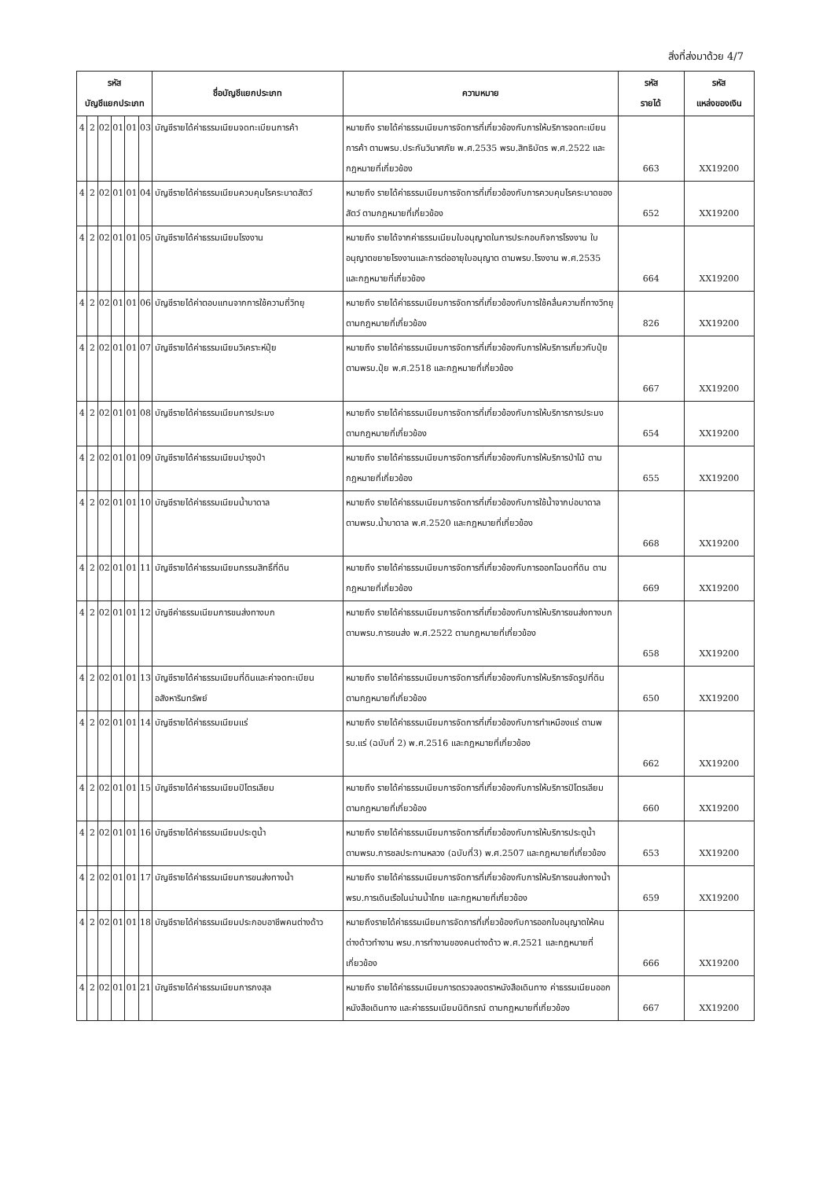สิ่งที่ส่งมาด้วย 4/7
| รหัส บัญชีแยกประเภท | | | | | | ชื่อบัญชีแยกประเภท | ความหมาย | รหัส รายได้ | รหัส แหล่งของเงิน |
| --- | --- | --- | --- | --- | --- | --- | --- | --- | --- |
| 4 | 2 | 02 | 01 | 01 | 03 | บัญชีรายได้ค่าธรรมเนียมจดทะเบียนการค้า | หมายถึง รายได้ค่าธรรมเนียมการจัดการที่เกี่ยวข้องกับการให้บริการจดทะเบียนการค้า ตามพรบ.ประกันวินาศภัย พ.ศ.2535 พรบ.สิทธิบัตร พ.ศ.2522 และกฎหมายที่เกี่ยวข้อง | 663 | XX19200 |
| 4 | 2 | 02 | 01 | 01 | 04 | บัญชีรายได้ค่าธรรมเนียมควบคุมโรคระบาดสัตว์ | หมายถึง รายได้ค่าธรรมเนียมการจัดการที่เกี่ยวข้องกับการควบคุมโรคระบาดของสัตว์ ตามกฎหมายที่เกี่ยวข้อง | 652 | XX19200 |
| 4 | 2 | 02 | 01 | 01 | 05 | บัญชีรายได้ค่าธรรมเนียมโรงงาน | หมายถึง รายได้จากค่าธรรมเนียมใบอนุญาตในการประกอบกิจการโรงงาน ใบอนุญาตขยายโรงงานและการต่ออายุใบอนุญาต ตามพรบ.โรงงาน พ.ศ.2535 และกฎหมายที่เกี่ยวข้อง | 664 | XX19200 |
| 4 | 2 | 02 | 01 | 01 | 06 | บัญชีรายได้ค่าตอบแทนจากการใช้ความถี่วิทยุ | หมายถึง รายได้ค่าธรรมเนียมการจัดการที่เกี่ยวข้องกับการใช้คลื่นความถี่ทางวิทยุ ตามกฎหมายที่เกี่ยวข้อง | 826 | XX19200 |
| 4 | 2 | 02 | 01 | 01 | 07 | บัญชีรายได้ค่าธรรมเนียมวิเคราะห์ปุ๋ย | หมายถึง รายได้ค่าธรรมเนียมการจัดการที่เกี่ยวข้องกับการให้บริการเกี่ยวกับปุ๋ย ตามพรบ.ปุ๋ย พ.ศ.2518 และกฎหมายที่เกี่ยวข้อง | 667 | XX19200 |
| 4 | 2 | 02 | 01 | 01 | 08 | บัญชีรายได้ค่าธรรมเนียมการประมง | หมายถึง รายได้ค่าธรรมเนียมการจัดการที่เกี่ยวข้องกับการให้บริการการประมง ตามกฎหมายที่เกี่ยวข้อง | 654 | XX19200 |
| 4 | 2 | 02 | 01 | 01 | 09 | บัญชีรายได้ค่าธรรมเนียมบำรุงป่า | หมายถึง รายได้ค่าธรรมเนียมการจัดการที่เกี่ยวข้องกับการให้บริการป่าไม้ ตามกฎหมายที่เกี่ยวข้อง | 655 | XX19200 |
| 4 | 2 | 02 | 01 | 01 | 10 | บัญชีรายได้ค่าธรรมเนียมน้ำบาดาล | หมายถึง รายได้ค่าธรรมเนียมการจัดการที่เกี่ยวข้องกับการใช้น้ำจากบ่อบาดาล ตามพรบ.น้ำบาดาล พ.ศ.2520 และกฎหมายที่เกี่ยวข้อง | 668 | XX19200 |
| 4 | 2 | 02 | 01 | 01 | 11 | บัญชีรายได้ค่าธรรมเนียมกรรมสิทธิ์ที่ดิน | หมายถึง รายได้ค่าธรรมเนียมการจัดการที่เกี่ยวข้องกับการออกโฉนดที่ดิน ตามกฎหมายที่เกี่ยวข้อง | 669 | XX19200 |
| 4 | 2 | 02 | 01 | 01 | 12 | บัญชีค่าธรรมเนียมการขนส่งทางบก | หมายถึง รายได้ค่าธรรมเนียมการจัดการที่เกี่ยวข้องกับการให้บริการขนส่งทางบก ตามพรบ.การขนส่ง พ.ศ.2522 ตามกฎหมายที่เกี่ยวข้อง | 658 | XX19200 |
| 4 | 2 | 02 | 01 | 01 | 13 | บัญชีรายได้ค่าธรรมเนียมที่ดินและค่าจดทะเบียนอสังหาริมทรัพย์ | หมายถึง รายได้ค่าธรรมเนียมการจัดการที่เกี่ยวข้องกับการให้บริการจัดรูปที่ดิน ตามกฎหมายที่เกี่ยวข้อง | 650 | XX19200 |
| 4 | 2 | 02 | 01 | 01 | 14 | บัญชีรายได้ค่าธรรมเนียมแร่ | หมายถึง รายได้ค่าธรรมเนียมการจัดการที่เกี่ยวข้องกับการทำเหมืองแร่ ตามพรบ.แร่ (ฉบับที่ 2) พ.ศ.2516 และกฎหมายที่เกี่ยวข้อง | 662 | XX19200 |
| 4 | 2 | 02 | 01 | 01 | 15 | บัญชีรายได้ค่าธรรมเนียมปิโตรเลียม | หมายถึง รายได้ค่าธรรมเนียมการจัดการที่เกี่ยวข้องกับการให้บริการปิโตรเลียม ตามกฎหมายที่เกี่ยวข้อง | 660 | XX19200 |
| 4 | 2 | 02 | 01 | 01 | 16 | บัญชีรายได้ค่าธรรมเนียมประตูน้ำ | หมายถึง รายได้ค่าธรรมเนียมการจัดการที่เกี่ยวข้องกับการให้บริการประตูน้ำ ตามพรบ.การชลประทานหลวง (ฉบับที่3) พ.ศ.2507 และกฎหมายที่เกี่ยวข้อง | 653 | XX19200 |
| 4 | 2 | 02 | 01 | 01 | 17 | บัญชีรายได้ค่าธรรมเนียมการขนส่งทางน้ำ | หมายถึง รายได้ค่าธรรมเนียมการจัดการที่เกี่ยวข้องกับการให้บริการขนส่งทางน้ำ พรบ.การเดินเรือในน่านน้ำไทย และกฎหมายที่เกี่ยวข้อง | 659 | XX19200 |
| 4 | 2 | 02 | 01 | 01 | 18 | บัญชีรายได้ค่าธรรมเนียมประกอบอาชีพคนต่างด้าว | หมายถึงรายได้ค่าธรรมเนียมการจัดการที่เกี่ยวข้องกับการออกใบอนุญาตให้คนต่างด้าวทำงาน พรบ.การทำงานของคนต่างด้าว พ.ศ.2521 และกฎหมายที่เกี่ยวข้อง | 666 | XX19200 |
| 4 | 2 | 02 | 01 | 01 | 21 | บัญชีรายได้ค่าธรรมเนียมการกงสุล | หมายถึง รายได้ค่าธรรมเนียมการตรวจลงตราหนังสือเดินทาง ค่าธรรมเนียมออกหนังสือเดินทาง และค่าธรรมเนียมนิติกรณ์ ตามกฎหมายที่เกี่ยวข้อง | 667 | XX19200 |